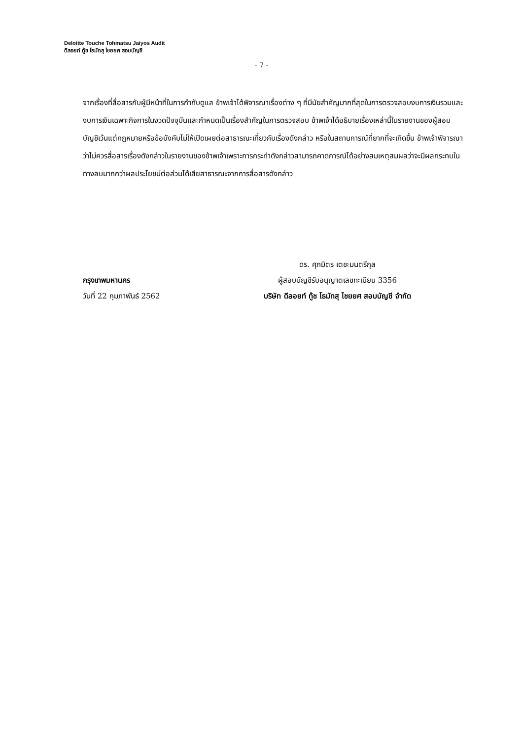Deloitte Touche Tohmatsu Jaiyos Audit
ดีลอยท์ ทู้ช โธมัทสุ ไชยยศ สอบบัญชี
- 7 -
จากเรื่องที่สื่อสารกับผู้มีหน้าที่ในการกำกับดูแล ข้าพเจ้าได้พิจารณาเรื่องต่าง ๆ ที่มีนัยสำคัญมากที่สุดในการตรวจสอบงบการเงินรวมและงบการเงินเฉพาะกิจการในงวดปัจจุบันและกำหนดเป็นเรื่องสำคัญในการตรวจสอบ ข้าพเจ้าได้อธิบายเรื่องเหล่านี้ในรายงานของผู้สอบบัญชีเว้นแต่กฎหมายหรือข้อบังคับไม่ให้เปิดเผยต่อสาธารณะเกี่ยวกับเรื่องดังกล่าว หรือในสถานการณ์ที่ยากที่จะเกิดขึ้น ข้าพเจ้าพิจารณาว่าไม่ควรสื่อสารเรื่องดังกล่าวในรายงานของข้าพเจ้าเพราะการกระทำดังกล่าวสามารถคาดการณ์ได้อย่างสมเหตุสมผลว่าจะมีผลกระทบในทางลบมากกว่าผลประโยชน์ต่อส่วนได้เสียสาธารณะจากการสื่อสารดังกล่าว
กรุงเทพมหานคร
วันที่ 22 กุมภาพันธ์ 2562
ดร. ศุภมิตร เตชะมนตรีกุล
ผู้สอบบัญชีรับอนุญาตเลขทะเบียน 3356
บริษัท ดีลอยท์ ทู้ช โธมัทสุ ไชยยศ สอบบัญชี จำกัด